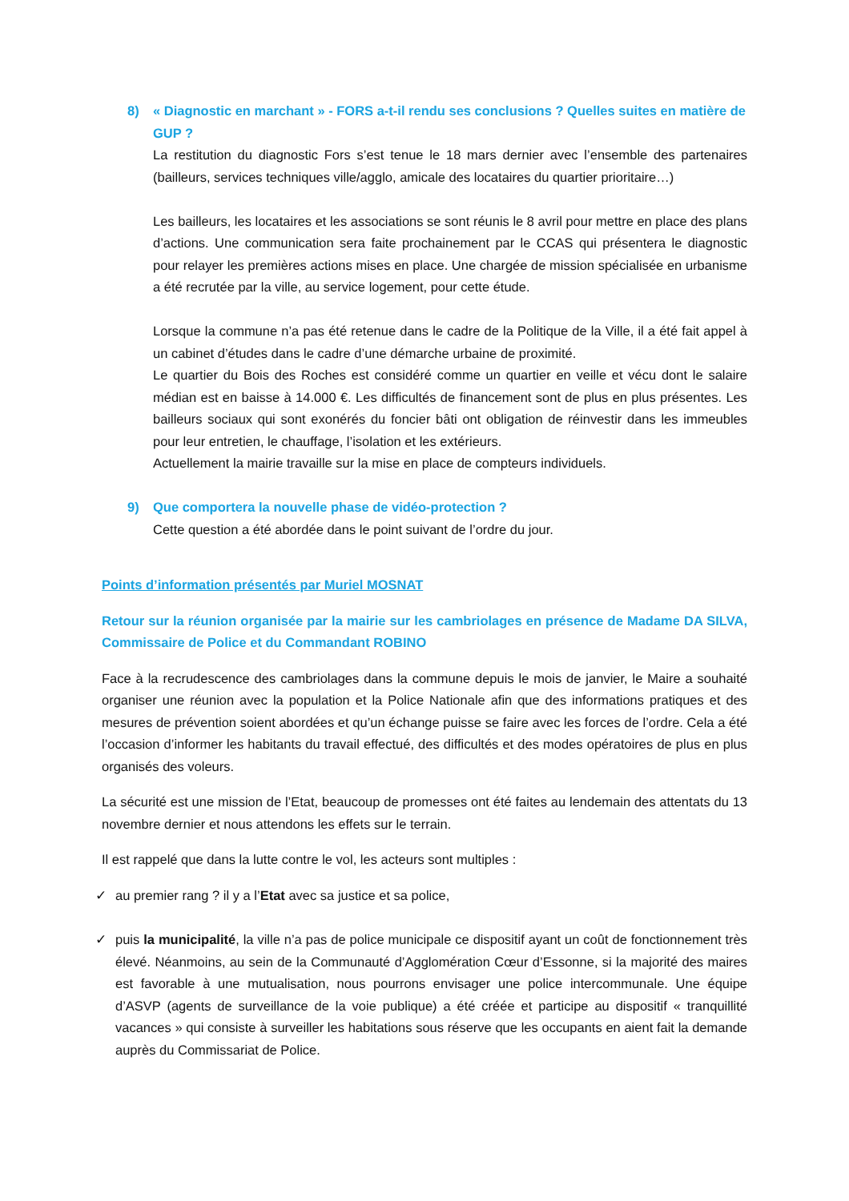8) « Diagnostic en marchant » - FORS a-t-il rendu ses conclusions ? Quelles suites en matière de GUP ?
La restitution du diagnostic Fors s’est tenue le 18 mars dernier avec l’ensemble des partenaires (bailleurs, services techniques ville/agglo, amicale des locataires du quartier prioritaire…)
Les bailleurs, les locataires et les associations se sont réunis le 8 avril pour mettre en place des plans d’actions. Une communication sera faite prochainement par le CCAS qui présentera le diagnostic pour relayer les premières actions mises en place. Une chargée de mission spécialisée en urbanisme a été recrutée par la ville, au service logement, pour cette étude.
Lorsque la commune n’a pas été retenue dans le cadre de la Politique de la Ville, il a été fait appel à un cabinet d’études dans le cadre d’une démarche urbaine de proximité.
Le quartier du Bois des Roches est considéré comme un quartier en veille et vécu dont le salaire médian est en baisse à 14.000 €. Les difficultés de financement sont de plus en plus présentes. Les bailleurs sociaux qui sont exonérés du foncier bâti ont obligation de réinvestir dans les immeubles pour leur entretien, le chauffage, l’isolation et les extérieurs.
Actuellement la mairie travaille sur la mise en place de compteurs individuels.
9) Que comportera la nouvelle phase de vidéo-protection ?
Cette question a été abordée dans le point suivant de l’ordre du jour.
Points d’information présentés par Muriel MOSNAT
Retour sur la réunion organisée par la mairie sur les cambriolages en présence de Madame DA SILVA, Commissaire de Police et du Commandant ROBINO
Face à la recrudescence des cambriolages dans la commune depuis le mois de janvier, le Maire a souhaité organiser une réunion avec la population et la Police Nationale afin que des informations pratiques et des mesures de prévention soient abordées et qu’un échange puisse se faire avec les forces de l’ordre. Cela a été l’occasion d’informer les habitants du travail effectué, des difficultés et des modes opératoires de plus en plus organisés des voleurs.
La sécurité est une mission de l’Etat, beaucoup de promesses ont été faites au lendemain des attentats du 13 novembre dernier et nous attendons les effets sur le terrain.
Il est rappelé que dans la lutte contre le vol, les acteurs sont multiples :
✓ au premier rang ? il y a l’Etat avec sa justice et sa police,
✓ puis la municipalité, la ville n’a pas de police municipale ce dispositif ayant un coût de fonctionnement très élevé. Néanmoins, au sein de la Communauté d’Agglomération Cœur d’Essonne, si la majorité des maires est favorable à une mutualisation, nous pourrons envisager une police intercommunale. Une équipe d’ASVP (agents de surveillance de la voie publique) a été créée et participe au dispositif « tranquillité vacances » qui consiste à surveiller les habitations sous réserve que les occupants en aient fait la demande auprès du Commissariat de Police.